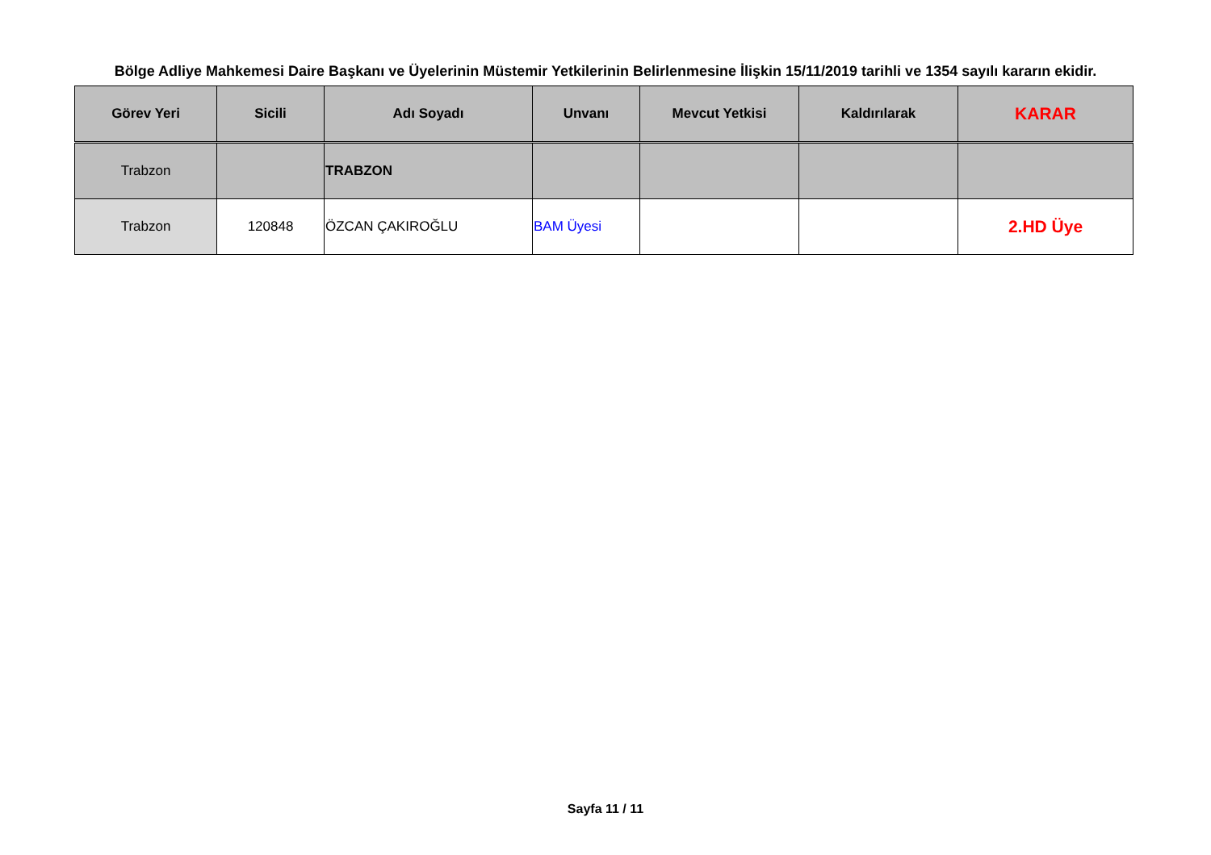Bölge Adliye Mahkemesi Daire Başkanı ve Üyelerinin Müstemir Yetkilerinin Belirlenmesine İlişkin 15/11/2019 tarihli ve 1354 sayılı kararın ekidir.
| Görev Yeri | Sicili | Adı Soyadı | Unvanı | Mevcut Yetkisi | Kaldırılarak | KARAR |
| --- | --- | --- | --- | --- | --- | --- |
| Trabzon | | TRABZON | | | | |
| Trabzon | 120848 | ÖZCAN ÇAKIROĞLU | BAM Üyesi | | | 2.HD Üye |
Sayfa 11 / 11